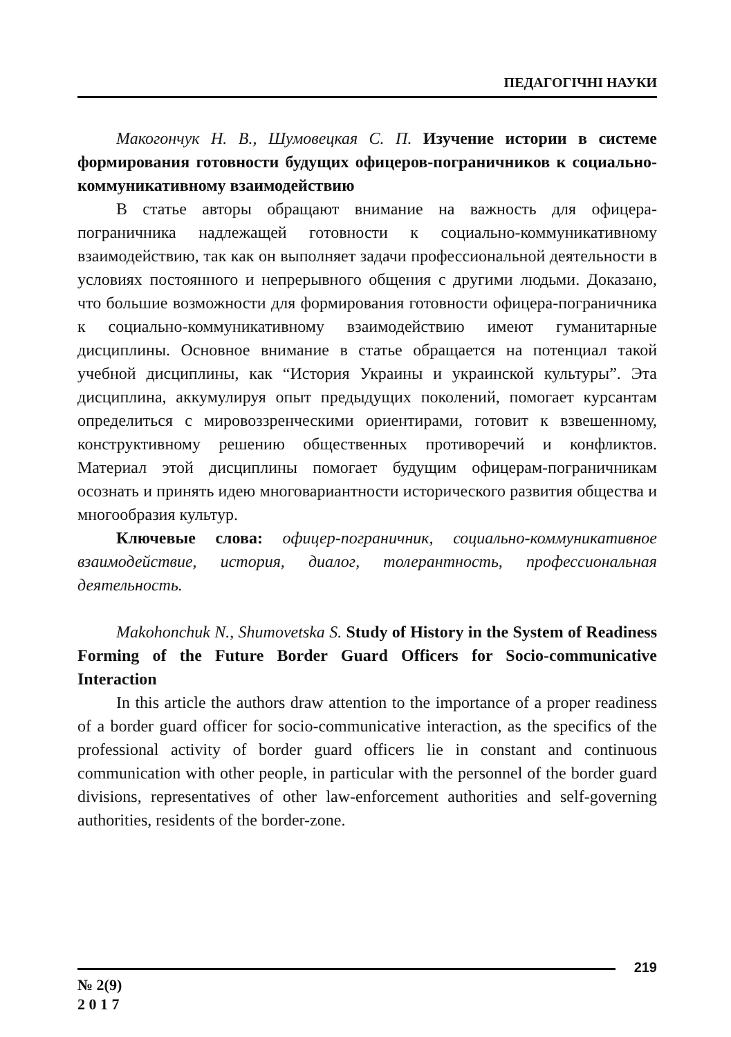ПЕДАГОГІЧНІ НАУКИ
Макогончук Н. В., Шумовецкая С. П. Изучение истории в системе формирования готовности будущих офицеров-пограничников к социально-коммуникативному взаимодействию
В статье авторы обращают внимание на важность для офицера-пограничника надлежащей готовности к социально-коммуникативному взаимодействию, так как он выполняет задачи профессиональной деятельности в условиях постоянного и непрерывного общения с другими людьми. Доказано, что большие возможности для формирования готовности офицера-пограничника к социально-коммуникативному взаимодействию имеют гуманитарные дисциплины. Основное внимание в статье обращается на потенциал такой учебной дисциплины, как “История Украины и украинской культуры”. Эта дисциплина, аккумулируя опыт предыдущих поколений, помогает курсантам определиться с мировоззренческими ориентирами, готовит к взвешенному, конструктивному решению общественных противоречий и конфликтов. Материал этой дисциплины помогает будущим офицерам-пограничникам осознать и принять идею многовариантности исторического развития общества и многообразия культур.
Ключевые слова: офицер-пограничник, социально-коммуникативное взаимодействие, история, диалог, толерантность, профессиональная деятельность.
Makohonchuk N., Shumovetska S. Study of History in the System of Readiness Forming of the Future Border Guard Officers for Socio-communicative Interaction
In this article the authors draw attention to the importance of a proper readiness of a border guard officer for socio-communicative interaction, as the specifics of the professional activity of border guard officers lie in constant and continuous communication with other people, in particular with the personnel of the border guard divisions, representatives of other law-enforcement authorities and self-governing authorities, residents of the border-zone.
219
№ 2(9)
2 0 1 7